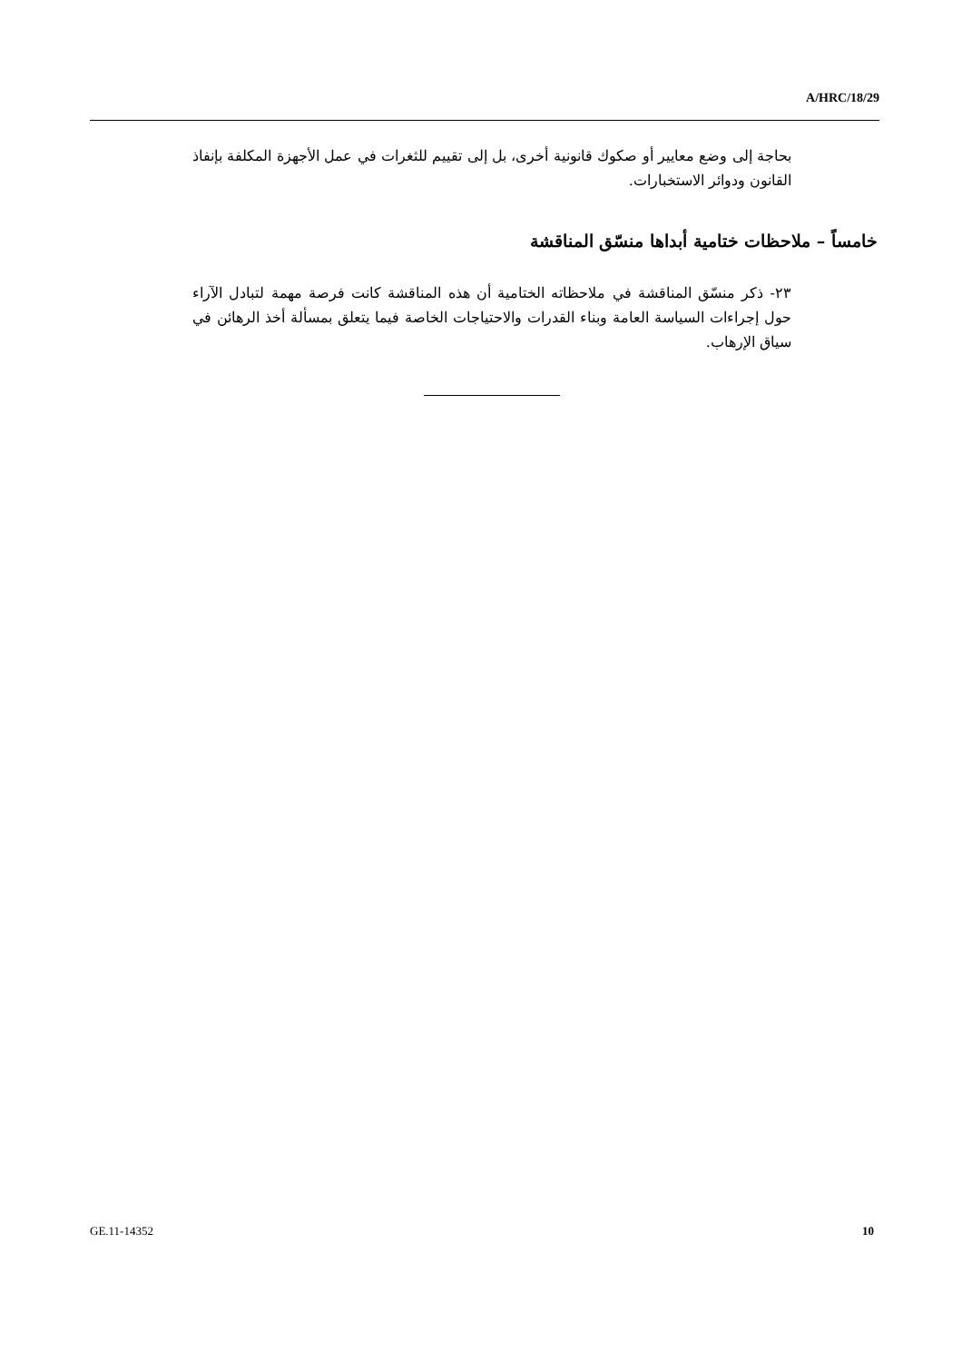A/HRC/18/29
بحاجة إلى وضع معايير أو صكوك قانونية أخرى، بل إلى تقييم للثغرات في عمل الأجهزة المكلفة بإنفاذ القانون ودوائر الاستخبارات.
خامساً – ملاحظات ختامية أبداها منسّق المناقشة
٢٣- ذكر منسّق المناقشة في ملاحظاته الختامية أن هذه المناقشة كانت فرصة مهمة لتبادل الآراء حول إجراءات السياسة العامة وبناء القدرات والاحتياجات الخاصة فيما يتعلق بمسألة أخذ الرهائن في سياق الإرهاب.
GE.11-14352 10